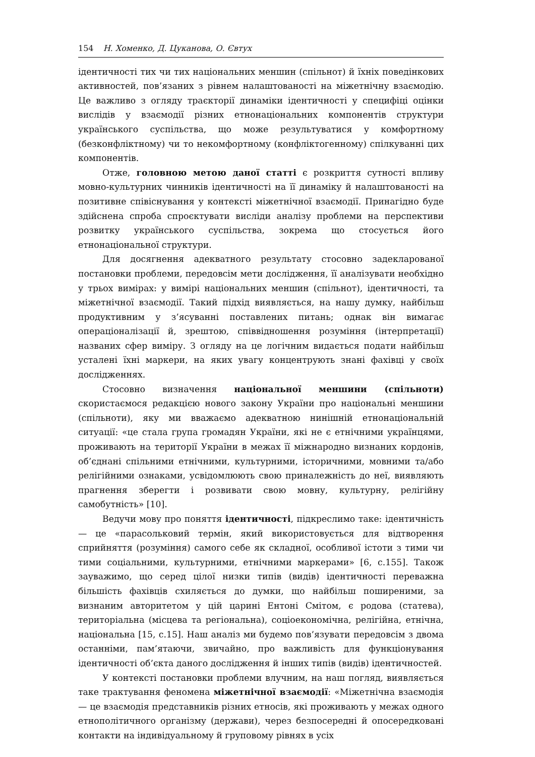154 Н. Хоменко, Д. Цуканова, О. Євтух
ідентичності тих чи тих національних меншин (спільнот) й їхніх поведінкових активностей, пов’язаних з рівнем налаштованості на міжетнічну взаємодію. Це важливо з огляду траєкторії динаміки ідентичності у специфіці оцінки вислідів у взаємодії різних етнонаціональних компонентів структури українського суспільства, що може результуватися у комфортному (безконфліктному) чи то некомфортному (конфліктогенному) спілкуванні цих компонентів.
Отже, головною метою даної статті є розкриття сутності впливу мовно-культурних чинників ідентичності на її динаміку й налаштованості на позитивне співіснування у контексті міжетнічної взаємодії. Принагідно буде здійснена спроба спроєктувати висліди аналізу проблеми на перспективи розвитку українського суспільства, зокрема що стосується його етнонаціональної структури.
Для досягнення адекватного результату стосовно задекларованої постановки проблеми, передовсім мети дослідження, її аналізувати необхідно у трьох вимірах: у вимірі національних меншин (спільнот), ідентичності, та міжетнічної взаємодії. Такий підхід виявляється, на нашу думку, найбільш продуктивним у з’ясуванні поставлених питань; однак він вимагає операціоналізації й, зрештою, співвідношення розуміння (інтерпретації) названих сфер виміру. З огляду на це логічним видається подати найбільш усталені їхні маркери, на яких увагу концентрують знані фахівці у своїх дослідженнях.
Стосовно визначення національної меншини (спільноти) скористаємося редакцією нового закону України про національні меншини (спільноти), яку ми вважаємо адекватною нинішній етнонаціональній ситуації: «це стала група громадян України, які не є етнічними українцями, проживають на території України в межах її міжнародно визнаних кордонів, об’єднані спільними етнічними, культурними, історичними, мовними та/або релігійними ознаками, усвідомлюють свою приналежність до неї, виявляють прагнення зберегти і розвивати свою мовну, культурну, релігійну самобутність» [10].
Ведучи мову про поняття ідентичності, підкреслимо таке: ідентичність — це «парасольковий термін, який використовується для відтворення сприйняття (розуміння) самого себе як складної, особливої істоти з тими чи тими соціальними, культурними, етнічними маркерами» [6, с.155]. Також зауважимо, що серед цілої низки типів (видів) ідентичності переважна більшість фахівців схиляється до думки, що найбільш поширеними, за визнаним авторитетом у цій царині Ентоні Смітом, є родова (статева), територіальна (місцева та регіональна), соціоекономічна, релігійна, етнічна, національна [15, с.15]. Наш аналіз ми будемо пов’язувати передовсім з двома останніми, пам’ятаючи, звичайно, про важливість для функціонування ідентичності об’єкта даного дослідження й інших типів (видів) ідентичностей.
У контексті постановки проблеми влучним, на наш погляд, виявляється таке трактування феномена міжетнічної взаємодії: «Міжетнічна взаємодія — це взаємодія представників різних етносів, які проживають у межах одного етнополітичного організму (держави), через безпосередні й опосередковані контакти на індивідуальному й груповому рівнях в усіх